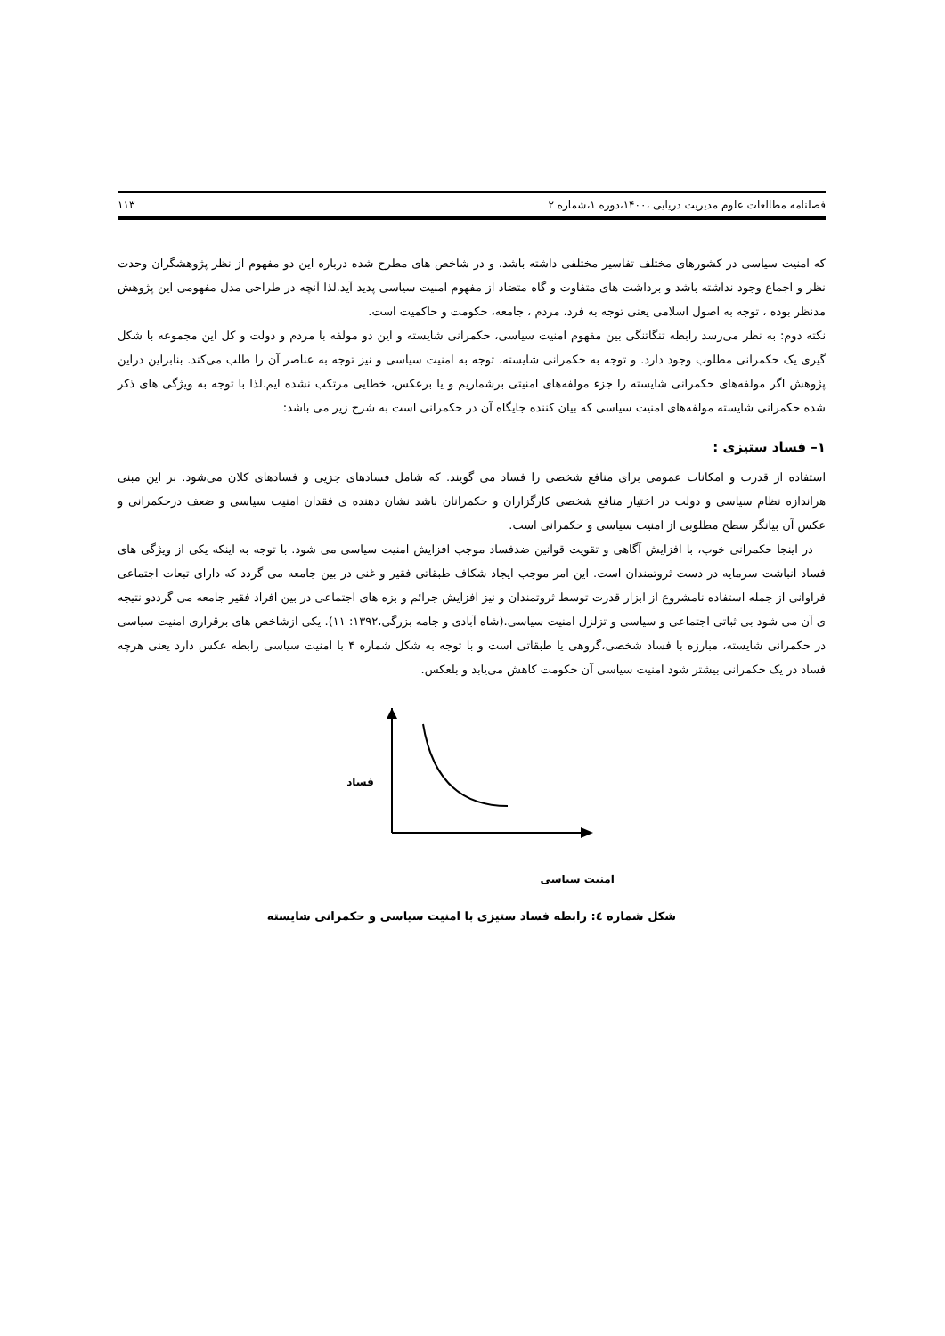فصلنامه مطالعات علوم مدیریت دریایی ،۱۴۰۰،دوره ۱،شماره ۲ ۱۱۳
که امنیت سیاسی در کشورهای مختلف تفاسیر مختلفی داشته باشد. و در شاخص های مطرح شده درباره این دو مفهوم از نظر پژوهشگران وحدت نظر و اجماع وجود نداشته باشد و برداشت های متفاوت و گاه متضاد از مفهوم امنیت سیاسی پدید آید.لذا آنچه در طراحی مدل مفهومی این پژوهش مدنظر بوده ، توجه به اصول اسلامی یعنی توجه به فرد، مردم ، جامعه، حکومت و حاکمیت است.
نکته دوم: به نظر می‌رسد رابطه تنگاتنگی بین مفهوم امنیت سیاسی، حکمرانی شایسته و این دو مولفه با مردم و دولت و کل این مجموعه با شکل گیری یک حکمرانی مطلوب وجود دارد. و توجه به حکمرانی شایسته، توجه به امنیت سیاسی و نیز توجه به عناصر آن را طلب می‌کند. بنابراین دراین پژوهش اگر مولفه‌های حکمرانی شایسته را جزء مولفه‌های امنیتی برشماریم و یا برعکس، خطایی مرتکب نشده ایم.لذا با توجه به ویژگی های ذکر شده حکمرانی شایسته مولفه‌های امنیت سیاسی که بیان کننده جایگاه آن در حکمرانی است به شرح زیر می باشد:
۱– فساد ستیزی :
استفاده از قدرت و امکانات عمومی برای منافع شخصی را فساد می گویند. که شامل فسادهای جزیی و فسادهای کلان می‌شود. بر این مبنی هراندازه نظام سیاسی و دولت در اختیار منافع شخصی کارگزاران و حکمرانان باشد نشان دهنده ی فقدان امنیت سیاسی و ضعف درحکمرانی و عکس آن بیانگر سطح مطلوبی از امنیت سیاسی و حکمرانی است.
در اینجا حکمرانی خوب، با افزایش آگاهی و تقویت قوانین ضدفساد موجب افزایش امنیت سیاسی می شود. با توجه به اینکه یکی از ویژگی های فساد انباشت سرمایه در دست ثروتمندان است. این امر موجب ایجاد شکاف طبقاتی فقیر و غنی در بین جامعه می گردد که دارای تبعات اجتماعی فراوانی از جمله استفاده نامشروع از ابزار قدرت توسط ثروتمندان و نیز افزایش جرائم و بزه های اجتماعی در بین افراد فقیر جامعه می گرددو نتیجه ی آن می شود بی ثباتی اجتماعی و سیاسی و تزلزل امنیت سیاسی.(شاه آبادی و جامه بزرگی،۱۳۹۲: ۱۱). یکی ازشاخص های برقراری امنیت سیاسی در حکمرانی شایسته، مبارزه با فساد شخصی،گروهی یا طبقاتی است و با توجه به شکل شماره ۴ با امنیت سیاسی رابطه عکس دارد یعنی هرچه فساد در یک حکمرانی بیشتر شود امنیت سیاسی آن حکومت کاهش می‌یابد و بلعکس.
فساد
امنیت سیاسی
شکل شماره ٤: رابطه فساد ستیزی با امنیت سیاسی و حکمرانی شایسته